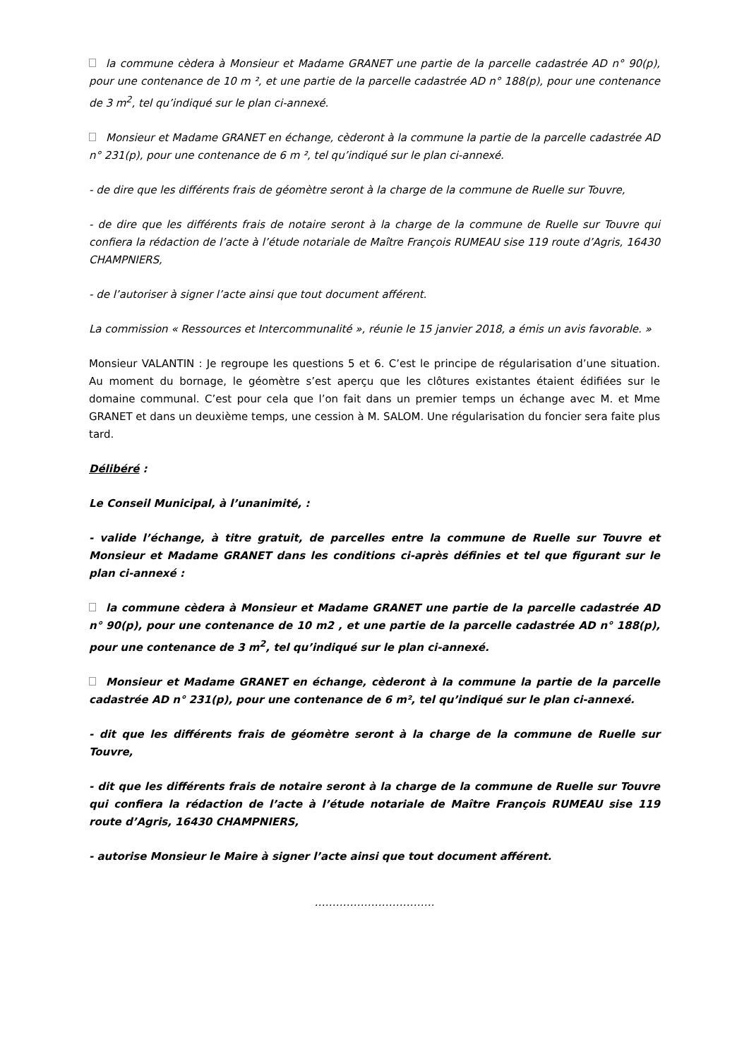la commune cèdera à Monsieur et Madame GRANET une partie de la parcelle cadastrée AD n° 90(p), pour une contenance de 10 m ², et une partie de la parcelle cadastrée AD n° 188(p), pour une contenance de 3 m<sup>2</sup>, tel qu’indiqué sur le plan ci-annexé.
Monsieur et Madame GRANET en échange, cèderont à la commune la partie de la parcelle cadastrée AD n° 231(p), pour une contenance de 6 m ², tel qu’indiqué sur le plan ci-annexé.
- de dire que les différents frais de géomètre seront à la charge de la commune de Ruelle sur Touvre,
- de dire que les différents frais de notaire seront à la charge de la commune de Ruelle sur Touvre qui confiera la rédaction de l’acte à l’étude notariale de Maître François RUMEAU sise 119 route d’Agris, 16430 CHAMPNIERS,
- de l’autoriser à signer l’acte ainsi que tout document afférent.
La commission « Ressources et Intercommunalité », réunie le 15 janvier 2018, a émis un avis favorable. »
Monsieur VALANTIN : Je regroupe les questions 5 et 6. C’est le principe de régularisation d’une situation. Au moment du bornage, le géomètre s’est aperçu que les clôtures existantes étaient édifiées sur le domaine communal. C’est pour cela que l’on fait dans un premier temps un échange avec M. et Mme GRANET et dans un deuxième temps, une cession à M. SALOM. Une régularisation du foncier sera faite plus tard.
Délibéré :
Le Conseil Municipal, à l’unanimité, :
- valide l’échange, à titre gratuit, de parcelles entre la commune de Ruelle sur Touvre et Monsieur et Madame GRANET dans les conditions ci-après définies et tel que figurant sur le plan ci-annexé :
la commune cèdera à Monsieur et Madame GRANET une partie de la parcelle cadastrée AD n° 90(p), pour une contenance de 10 m2 , et une partie de la parcelle cadastrée AD n° 188(p), pour une contenance de 3 m<sup>2</sup>, tel qu’indiqué sur le plan ci-annexé.
Monsieur et Madame GRANET en échange, cèderont à la commune la partie de la parcelle cadastrée AD n° 231(p), pour une contenance de 6 m², tel qu’indiqué sur le plan ci-annexé.
- dit que les différents frais de géomètre seront à la charge de la commune de Ruelle sur Touvre,
- dit que les différents frais de notaire seront à la charge de la commune de Ruelle sur Touvre qui confiera la rédaction de l’acte à l’étude notariale de Maître François RUMEAU sise 119 route d’Agris, 16430 CHAMPNIERS,
- autorise Monsieur le Maire à signer l’acte ainsi que tout document afférent.
…………………………….